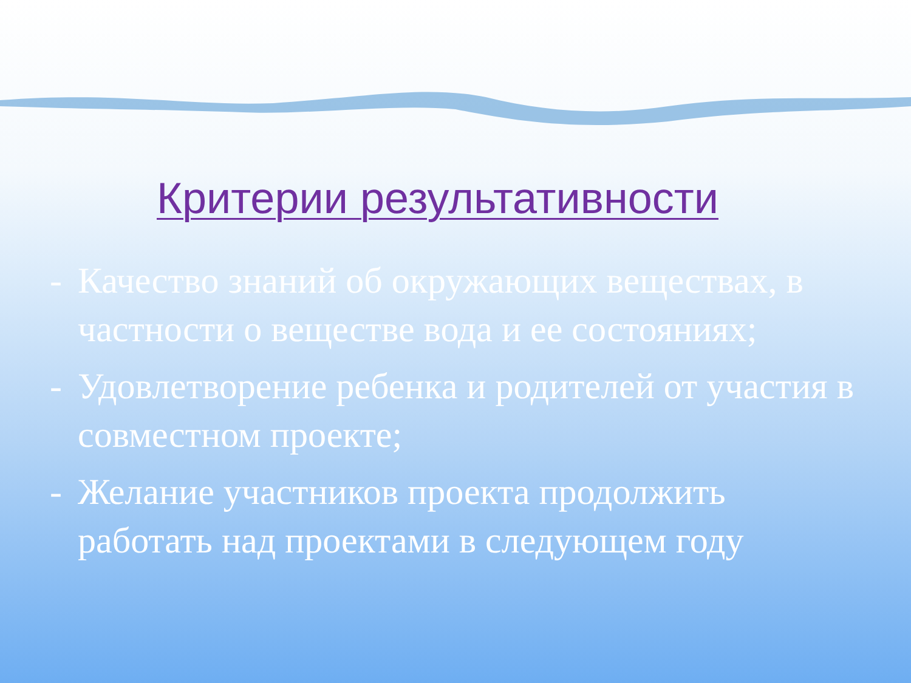Критерии результативности
- Качество знаний об окружающих веществах, в частности о веществе вода и ее состояниях;
- Удовлетворение ребенка и родителей от участия в совместном проекте;
- Желание участников проекта продолжить работать над проектами в следующем году